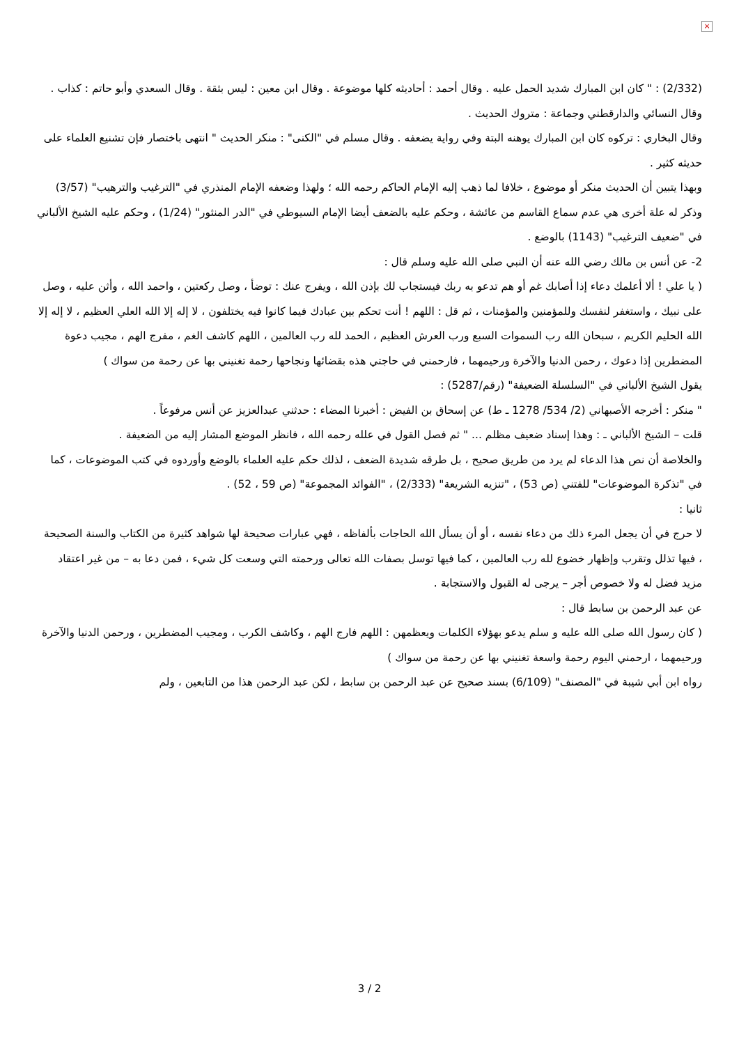×
(2/332) : " كان ابن المبارك شديد الحمل عليه . وقال أحمد : أحاديثه كلها موضوعة . وقال ابن معين : ليس بثقة . وقال السعدي وأبو حاتم : كذاب . وقال النسائي والدارقطني وجماعة : متروك الحديث .
وقال البخاري : تركوه كان ابن المبارك يوهنه البتة وفي رواية يضعفه . وقال مسلم في "الكنى" : منكر الحديث " انتهى باختصار فإن تشنيع العلماء على حديثه كثير .
وبهذا يتبين أن الحديث منكر أو موضوع ، خلافا لما ذهب إليه الإمام الحاكم رحمه الله ؛ ولهذا وضعفه الإمام المنذري في "الترغيب والترهيب" (3/57) وذكر له علة أخرى هي عدم سماع القاسم من عائشة ، وحكم عليه بالضعف أيضا الإمام السيوطي في "الدر المنثور" (1/24) ، وحكم عليه الشيخ الألباني في "ضعيف الترغيب" (1143) بالوضع .
2- عن أنس بن مالك رضي الله عنه أن النبي صلى الله عليه وسلم قال :
( يا علي ! ألا أعلمك دعاء إذا أصابك غم أو هم تدعو به ربك فيستجاب لك بإذن الله ، ويفرج عنك : توضأ ، وصل ركعتين ، واحمد الله ، وأثن عليه ، وصل على نبيك ، واستغفر لنفسك وللمؤمنين والمؤمنات ، ثم قل : اللهم ! أنت تحكم بين عبادك فيما كانوا فيه يختلفون ، لا إله إلا الله العلي العظيم ، لا إله إلا الله الحليم الكريم ، سبحان الله رب السموات السبع ورب العرش العظيم ، الحمد لله رب العالمين ، اللهم كاشف الغم ، مفرج الهم ، مجيب دعوة المضطرين إذا دعوك ، رحمن الدنيا والآخرة ورحيمهما ، فارحمني في حاجتي هذه بقضائها ونجاحها رحمة تغنيني بها عن رحمة من سواك )
يقول الشيخ الألباني في "السلسلة الضعيفة" (رقم/5287) :
" منكر : أخرجه الأصبهاني (2/ 534/ 1278 ـ ط) عن إسحاق بن الفيض : أخبرنا المضاء : حدثني عبدالعزيز عن أنس مرفوعاً .
قلت – الشيخ الألباني ـ : وهذا إسناد ضعيف مظلم ... " ثم فصل القول في علله رحمه الله ، فانظر الموضع المشار إليه من الضعيفة .
والخلاصة أن نص هذا الدعاء لم يرد من طريق صحيح ، بل طرقه شديدة الضعف ، لذلك حكم عليه العلماء بالوضع وأوردوه في كتب الموضوعات ، كما في "تذكرة الموضوعات" للفتني (ص 53) ، "تنزيه الشريعة" (2/333) ، "الفوائد المجموعة" (ص 59 ، 52) .
ثانيا :
لا حرج في أن يجعل المرء ذلك من دعاء نفسه ، أو أن يسأل الله الحاجات بألفاظه ، فهي عبارات صحيحة لها شواهد كثيرة من الكتاب والسنة الصحيحة ، فيها تذلل وتقرب وإظهار خضوع لله رب العالمين ، كما فيها توسل بصفات الله تعالى ورحمته التي وسعت كل شيء ، فمن دعا به – من غير اعتقاد مزيد فضل له ولا خصوص أجر – يرجى له القبول والاستجابة .
عن عبد الرحمن بن سابط قال :
( كان رسول الله صلى الله عليه و سلم يدعو بهؤلاء الكلمات ويعظمهن : اللهم فارج الهم ، وكاشف الكرب ، ومجيب المضطرين ، ورحمن الدنيا والآخرة ورحيمهما ، ارحمني اليوم رحمة واسعة تغنيني بها عن رحمة من سواك )
رواه ابن أبي شيبة في "المصنف" (6/109) بسند صحيح عن عبد الرحمن بن سابط ، لكن عبد الرحمن هذا من التابعين ، ولم
3 / 2